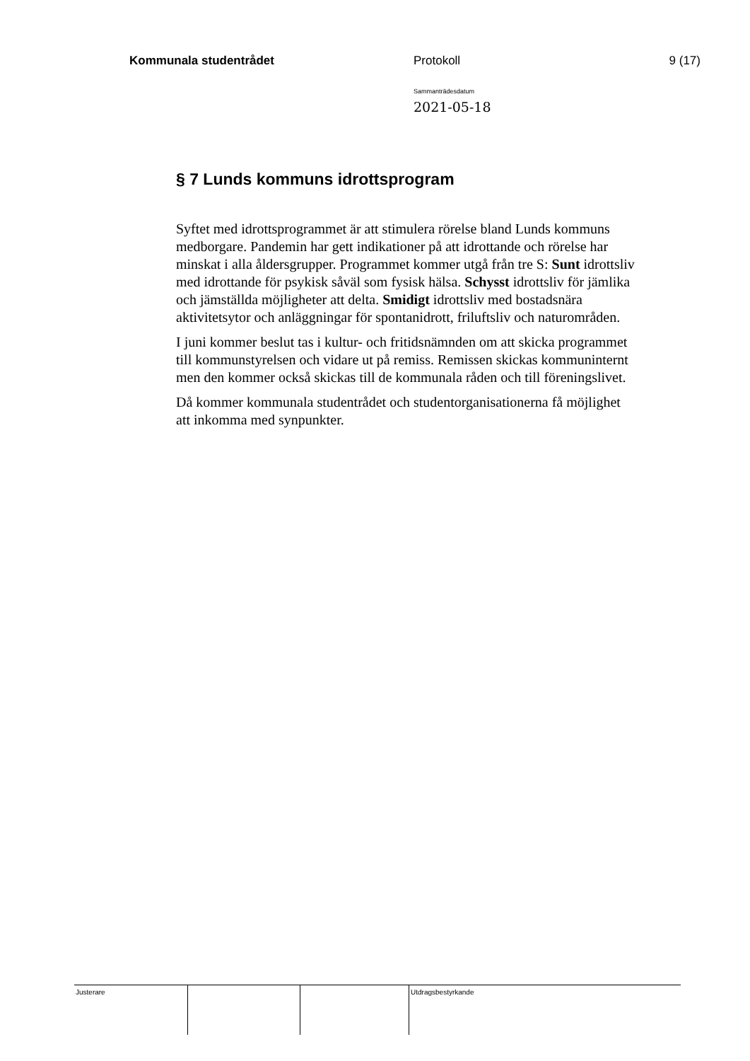Kommunala studentrådet Protokoll 9 (17)
Sammanträdesdatum
2021-05-18
§ 7 Lunds kommuns idrottsprogram
Syftet med idrottsprogrammet är att stimulera rörelse bland Lunds kommuns medborgare. Pandemin har gett indikationer på att idrottande och rörelse har minskat i alla åldersgrupper. Programmet kommer utgå från tre S: Sunt idrottsliv med idrottande för psykisk såväl som fysisk hälsa. Schysst idrottsliv för jämlika och jämställda möjligheter att delta. Smidigt idrottsliv med bostadsnära aktivitetsytor och anläggningar för spontanidrott, friluftsliv och naturområden.
I juni kommer beslut tas i kultur- och fritidsnämnden om att skicka programmet till kommunstyrelsen och vidare ut på remiss. Remissen skickas kommuninternt men den kommer också skickas till de kommunala råden och till föreningslivet.
Då kommer kommunala studentrådet och studentorganisationerna få möjlighet att inkomma med synpunkter.
Justerare Utdragsbestyrkande